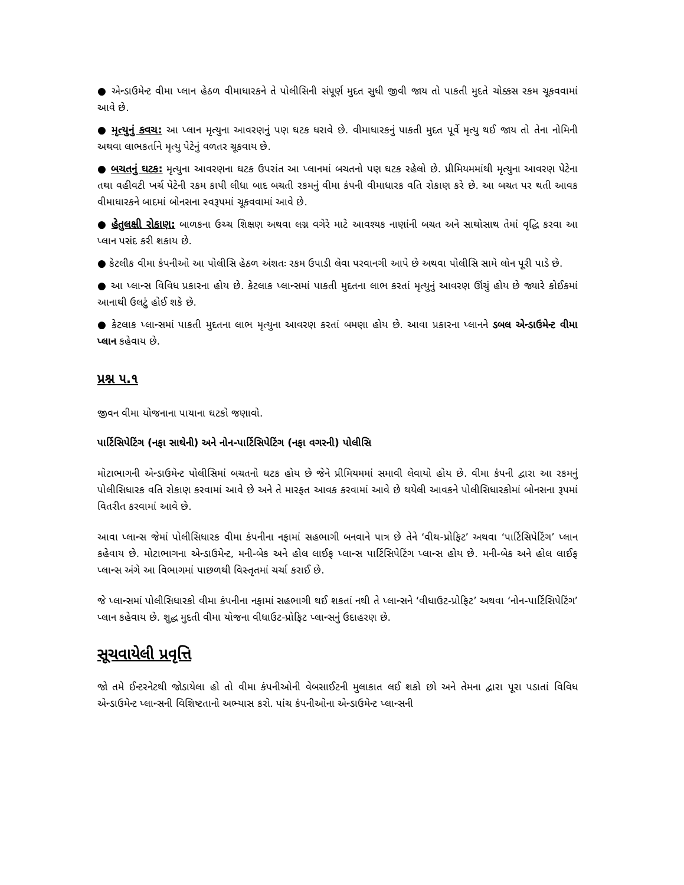● એન્ડાઉમેન્ટ વીમા પ્લાન હેઠળ વીમાધારકને તે પોલીસિની સંપૂર્ણ મુદત સુધી જીવી જાય તો પાકતી મુદતે ચોક્કસ રકમ ચૂકવવામાં આવે છે.
● મૃત્યુનું કવચ: આ પ્લાન મૃત્યુના આવરણનું પણ ઘટક ધરાવે છે. વીમાધારકનું પાકતી મુદત પૂર્વે મૃત્યુ થઈ જાય તો તેના નોમિની અથવા લાભકર્તાને મૃત્યુ પેટેનું વળતર ચૂકવાય છે.
● બચતનું ઘટક: મૃત્યુના આવરણના ઘટક ઉપરાંત આ પ્લાનમાં બચતનો પણ ઘટક રહેલો છે. પ્રીમિયમમાંથી મૃત્યુના આવરણ પેટેના તથા વહીવટી ખર્ચ પેટેની રકમ કાપી લીધા બાદ બચતી રકમનું વીમા કંપની વીમાધારક વતિ રોકાણ કરે છે. આ બચત પર થતી આવક વીમાધારકને બાદમાં બોનસના સ્વરૂપમાં ચૂકવવામાં આવે છે.
● હેતુલક્ષી રોકાણ: બાળકના ઉચ્ચ શિક્ષણ અથવા લગ્ન વગેરે માટે આવશ્યક નાણાંની બચત અને સાથોસાથ તેમાં વૃદ્ધિ કરવા આ પ્લાન પસંદ કરી શકાય છે.
● કેટલીક વીમા કંપનીઓ આ પોલીસિ હેઠળ અંશતઃ રકમ ઉપાડી લેવા પરવાનગી આપે છે અથવા પોલીસિ સામે લોન પૂરી પાડે છે.
● આ પ્લાન્સ વિવિધ પ્રકારના હોય છે. કેટલાક પ્લાન્સમાં પાકતી મુદતના લાભ કરતાં મૃત્યુનું આવરણ ઊંચું હોય છે જ્યારે કોઈકમાં આનાથી ઉલટું હોઈ શકે છે.
● કેટલાક પ્લાન્સમાં પાકતી મુદતના લાભ મૃત્યુના આવરણ કરતાં બમણા હોય છે. આવા પ્રકારના પ્લાનને ડબલ એન્ડાઉમેન્ટ વીમા પ્લાન કહેવાય છે.
પ્રશ્ન ૫.૧
જીવન વીમા યોજનાના પાયાના ઘટકો જણાવો.
પાર્ટિસિપેટિંગ (નફા સાથેની) અને નોન-પાર્ટિસિપેટિંગ (નફા વગરની) પોલીસિ
મોટાભાગની એન્ડાઉમેન્ટ પોલીસિમાં બચતનો ઘટક હોય છે જેને પ્રીમિયમમાં સમાવી લેવાયો હોય છે. વીમા કંપની દ્વારા આ રકમનું પોલીસિધારક વતિ રોકાણ કરવામાં આવે છે અને તે મારફત આવક કરવામાં આવે છે થયેલી આવકને પોલીસિધારકોમાં બોનસના રૂપમાં વિતરીત કરવામાં આવે છે.
આવા પ્લાન્સ જેમાં પોલીસિધારક વીમા કંપનીના નફામાં સહભાગી બનવાને પાત્ર છે તેને ‘વીથ-પ્રોફિટ’ અથવા ‘પાર્ટિસિપેટિંગ’ પ્લાન કહેવાય છે. મોટાભાગના એન્ડાઉમેન્ટ, મની-બેક અને હોલ લાઈફ પ્લાન્સ પાર્ટિસિપેટિંગ પ્લાન્સ હોય છે. મની-બેક અને હોલ લાઈફ પ્લાન્સ અંગે આ વિભાગમાં પાછળથી વિસ્તૃતમાં ચર્ચા કરાઈ છે.
જે પ્લાન્સમાં પોલીસિધારકો વીમા કંપનીના નફામાં સહભાગી થઈ શકતાં નથી તે પ્લાન્સને ‘વીધાઉટ-પ્રોફિટ’ અથવા ‘નોન-પાર્ટિસિપેટિંગ’ પ્લાન કહેવાય છે. શુદ્ધ મુદતી વીમા યોજના વીધાઉટ-પ્રોફિટ પ્લાન્સનું ઉદાહરણ છે.
સૂચવાયેલી પ્રવૃત્તિ
જો તમે ઈન્ટરનેટથી જોડાયેલા હો તો વીમા કંપનીઓની વેબસાઈટની મુલાકાત લઈ શકો છો અને તેમના દ્વારા પૂરા પડાતાં વિવિધ એન્ડાઉમેન્ટ પ્લાન્સની વિશિષ્ટતાનો અભ્યાસ કરો. પાંચ કંપનીઓના એન્ડાઉમેન્ટ પ્લાન્સની